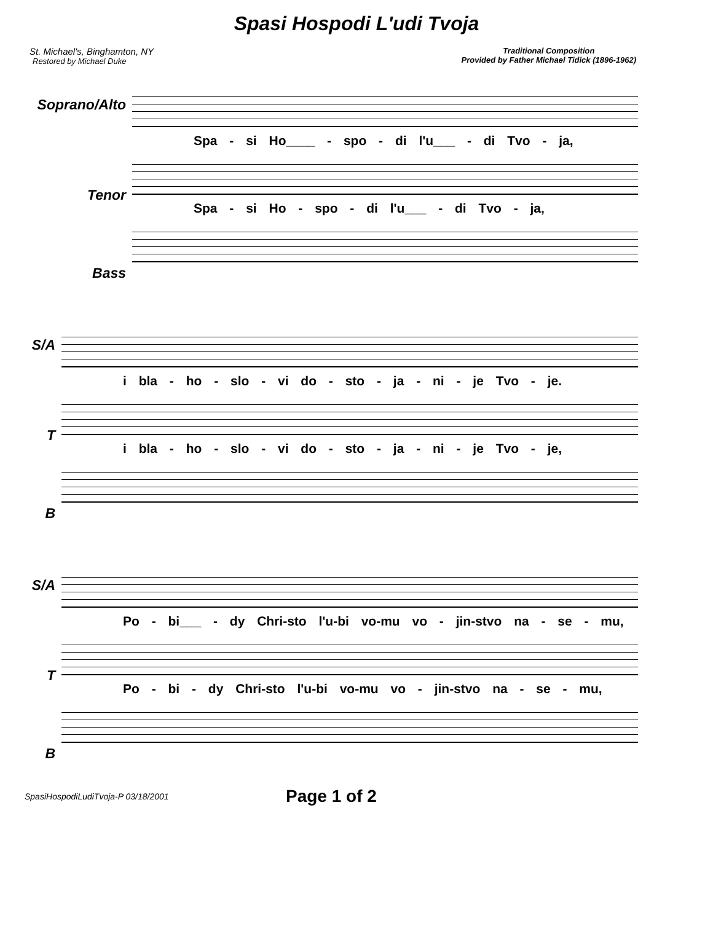Spasi Hospodi L'udi Tvoja
St. Michael's, Binghamton, NY
Restored by Michael Duke
Traditional Composition
Provided by Father Michael Tidick (1896-1962)
Soprano/Alto
Tenor
Bass
Spa - si Ho____ - spo - di l'u___ - di Tvo - ja,
Spa - si Ho - spo - di l'u___ - di Tvo - ja,
S/A
T
B
i bla - ho - slo - vi do - sto - ja - ni - je Tvo - je.
i bla - ho - slo - vi do - sto - ja - ni - je Tvo - je,
S/A
T
B
Po - bi___ - dy Chri-sto l'u-bi vo-mu vo - jin-stvo na - se - mu,
Po - bi - dy Chri-sto l'u-bi vo-mu vo - jin-stvo na - se - mu,
SpasiHospodiLudiTvoja-P 03/18/2001 Page 1 of 2